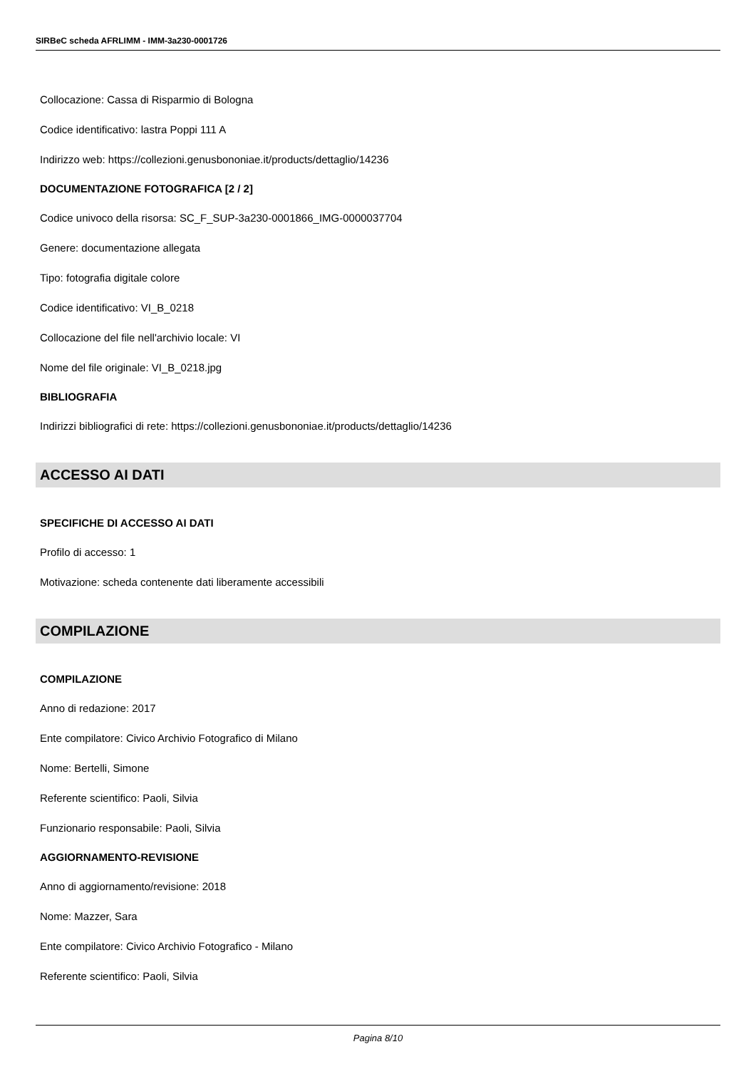SIRBeC scheda AFRLIMM - IMM-3a230-0001726
Collocazione: Cassa di Risparmio di Bologna
Codice identificativo: lastra Poppi 111 A
Indirizzo web: https://collezioni.genusbononiae.it/products/dettaglio/14236
DOCUMENTAZIONE FOTOGRAFICA [2 / 2]
Codice univoco della risorsa: SC_F_SUP-3a230-0001866_IMG-0000037704
Genere: documentazione allegata
Tipo: fotografia digitale colore
Codice identificativo: VI_B_0218
Collocazione del file nell'archivio locale: VI
Nome del file originale: VI_B_0218.jpg
BIBLIOGRAFIA
Indirizzi bibliografici di rete: https://collezioni.genusbononiae.it/products/dettaglio/14236
ACCESSO AI DATI
SPECIFICHE DI ACCESSO AI DATI
Profilo di accesso: 1
Motivazione: scheda contenente dati liberamente accessibili
COMPILAZIONE
COMPILAZIONE
Anno di redazione: 2017
Ente compilatore: Civico Archivio Fotografico di Milano
Nome: Bertelli, Simone
Referente scientifico: Paoli, Silvia
Funzionario responsabile: Paoli, Silvia
AGGIORNAMENTO-REVISIONE
Anno di aggiornamento/revisione: 2018
Nome: Mazzer, Sara
Ente compilatore: Civico Archivio Fotografico - Milano
Referente scientifico: Paoli, Silvia
Pagina 8/10